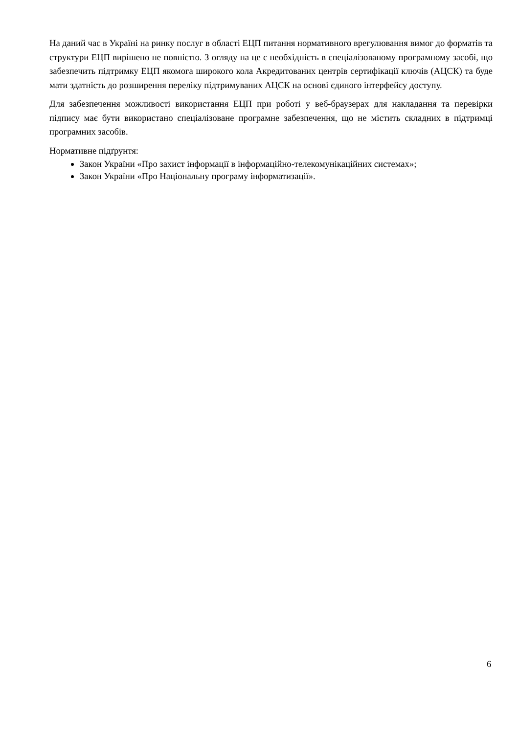На даний час в Україні на ринку послуг в області ЕЦП питання нормативного врегулювання вимог до форматів та структури ЕЦП вирішено не повністю. З огляду на це є необхідність в спеціалізованому програмному засобі, що забезпечить підтримку ЕЦП якомога широкого кола Акредитованих центрів сертифікації ключів (АЦСК) та буде мати здатність до розширення переліку підтримуваних АЦСК на основі єдиного інтерфейсу доступу.
Для забезпечення можливості використання ЕЦП при роботі у веб-браузерах для накладання та перевірки підпису має бути використано спеціалізоване програмне забезпечення, що не містить складних в підтримці програмних засобів.
Нормативне підґрунтя:
Закон України «Про захист інформації в інформаційно-телекомунікаційних системах»;
Закон України «Про Національну програму інформатизації».
6